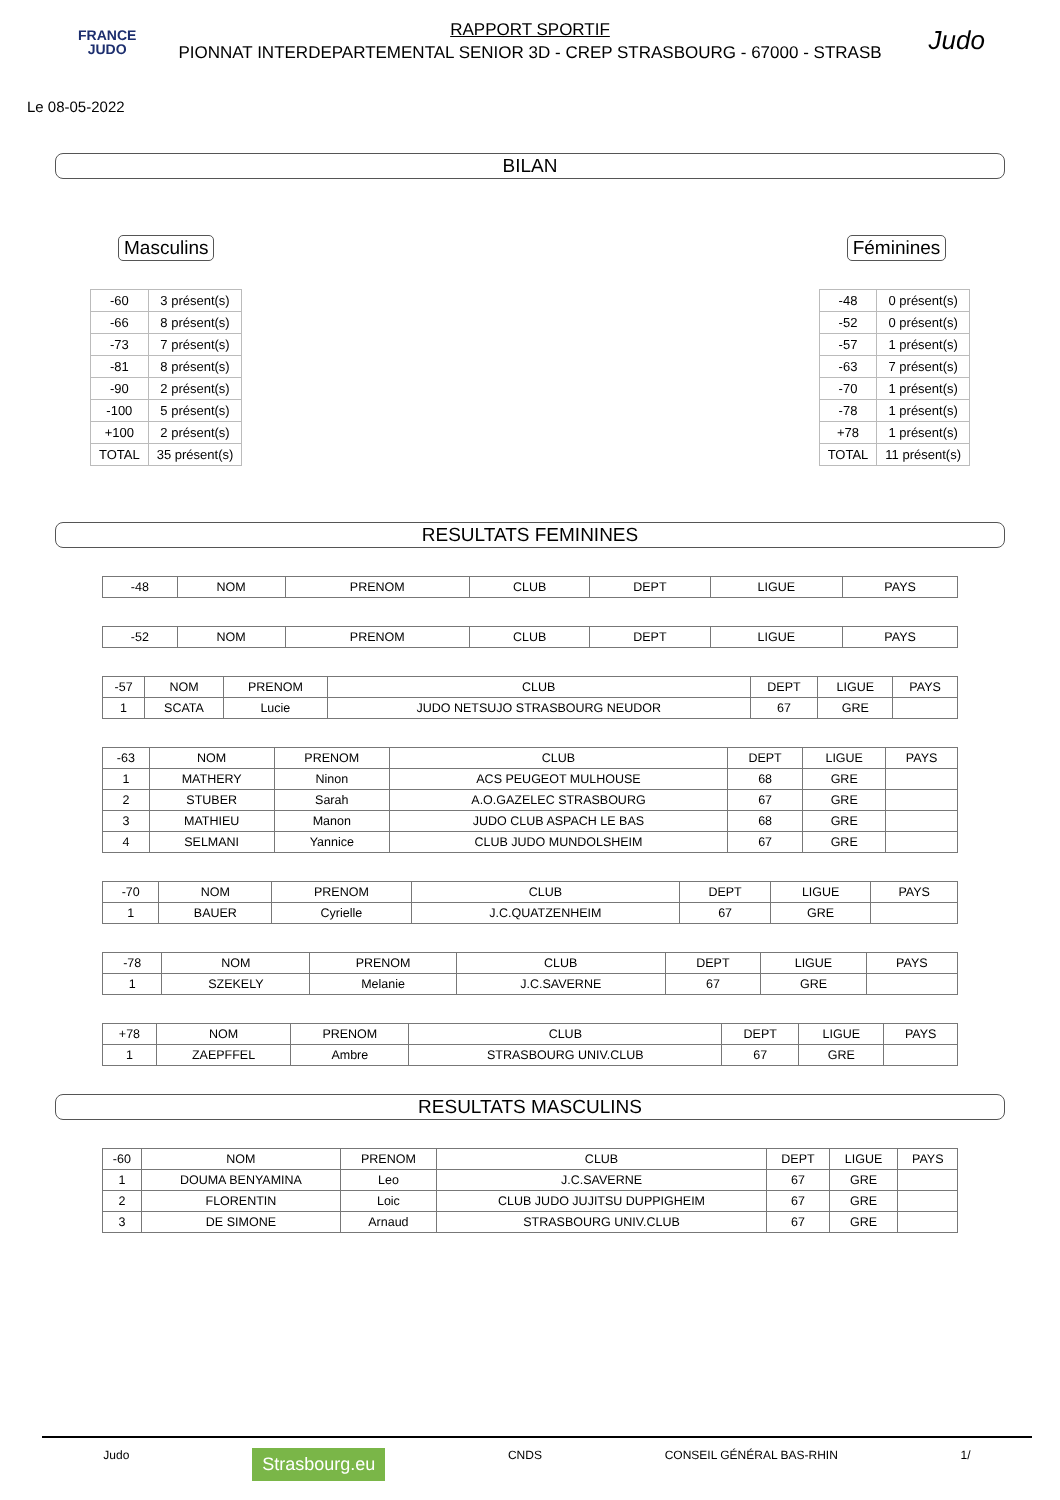FRANCE
JUDO
RAPPORT SPORTIF
PIONNAT INTERDEPARTEMENTAL SENIOR 3D - CREP STRASBOURG - 67000 - STRASB
Judo
Le 08-05-2022
BILAN
Masculins
| -60 | 3 présent(s) |
| -66 | 8 présent(s) |
| -73 | 7 présent(s) |
| -81 | 8 présent(s) |
| -90 | 2 présent(s) |
| -100 | 5 présent(s) |
| +100 | 2 présent(s) |
| TOTAL | 35 présent(s) |
Féminines
| -48 | 0 présent(s) |
| -52 | 0 présent(s) |
| -57 | 1 présent(s) |
| -63 | 7 présent(s) |
| -70 | 1 présent(s) |
| -78 | 1 présent(s) |
| +78 | 1 présent(s) |
| TOTAL | 11 présent(s) |
RESULTATS FEMININES
| -48 | NOM | PRENOM | CLUB | DEPT | LIGUE | PAYS |
| --- | --- | --- | --- | --- | --- | --- |
| -52 | NOM | PRENOM | CLUB | DEPT | LIGUE | PAYS |
| --- | --- | --- | --- | --- | --- | --- |
| -57 | NOM | PRENOM | CLUB | DEPT | LIGUE | PAYS |
| --- | --- | --- | --- | --- | --- | --- |
| 1 | SCATA | Lucie | JUDO NETSUJO STRASBOURG NEUDOR | 67 | GRE | |
| -63 | NOM | PRENOM | CLUB | DEPT | LIGUE | PAYS |
| --- | --- | --- | --- | --- | --- | --- |
| 1 | MATHERY | Ninon | ACS PEUGEOT MULHOUSE | 68 | GRE | |
| 2 | STUBER | Sarah | A.O.GAZELEC STRASBOURG | 67 | GRE | |
| 3 | MATHIEU | Manon | JUDO CLUB ASPACH LE BAS | 68 | GRE | |
| 4 | SELMANI | Yannice | CLUB JUDO MUNDOLSHEIM | 67 | GRE | |
| -70 | NOM | PRENOM | CLUB | DEPT | LIGUE | PAYS |
| --- | --- | --- | --- | --- | --- | --- |
| 1 | BAUER | Cyrielle | J.C.QUATZENHEIM | 67 | GRE | |
| -78 | NOM | PRENOM | CLUB | DEPT | LIGUE | PAYS |
| --- | --- | --- | --- | --- | --- | --- |
| 1 | SZEKELY | Melanie | J.C.SAVERNE | 67 | GRE | |
| +78 | NOM | PRENOM | CLUB | DEPT | LIGUE | PAYS |
| --- | --- | --- | --- | --- | --- | --- |
| 1 | ZAEPFFEL | Ambre | STRASBOURG UNIV.CLUB | 67 | GRE | |
RESULTATS MASCULINS
| -60 | NOM | PRENOM | CLUB | DEPT | LIGUE | PAYS |
| --- | --- | --- | --- | --- | --- | --- |
| 1 | DOUMA BENYAMINA | Leo | J.C.SAVERNE | 67 | GRE | |
| 2 | FLORENTIN | Loic | CLUB JUDO JUJITSU DUPPIGHEIM | 67 | GRE | |
| 3 | DE SIMONE | Arnaud | STRASBOURG UNIV.CLUB | 67 | GRE | |
Judo Strasbourg.eu CNDS CONSEIL GÉNÉRAL BAS-RHIN 1/